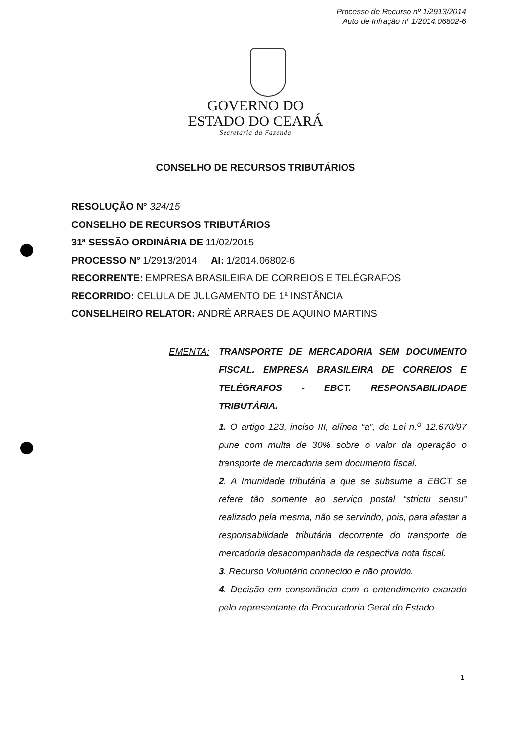Processo de Recurso nº 1/2913/2014
Auto de Infração nº 1/2014.06802-6
GOVERNO DO
ESTADO DO CEARÁ
Secretaria da Fazenda
CONSELHO DE RECURSOS TRIBUTÁRIOS
RESOLUÇÃO N° 324/15
CONSELHO DE RECURSOS TRIBUTÁRIOS
31ª SESSÃO ORDINÁRIA DE 11/02/2015
PROCESSO N° 1/2913/2014 AI: 1/2014.06802-6
RECORRENTE: EMPRESA BRASILEIRA DE CORREIOS E TELÉGRAFOS
RECORRIDO: CELULA DE JULGAMENTO DE 1ª INSTÂNCIA
CONSELHEIRO RELATOR: ANDRÉ ARRAES DE AQUINO MARTINS
EMENTA: TRANSPORTE DE MERCADORIA SEM DOCUMENTO FISCAL. EMPRESA BRASILEIRA DE CORREIOS E TELÉGRAFOS - EBCT. RESPONSABILIDADE TRIBUTÁRIA.
1. O artigo 123, inciso III, alínea “a”, da Lei n.<sup>o</sup> 12.670/97 pune com multa de 30% sobre o valor da operação o transporte de mercadoria sem documento fiscal.
2. A Imunidade tributária a que se subsume a EBCT se refere tão somente ao serviço postal “strictu sensu” realizado pela mesma, não se servindo, pois, para afastar a responsabilidade tributária decorrente do transporte de mercadoria desacompanhada da respectiva nota fiscal.
3. Recurso Voluntário conhecido e não provido.
4. Decisão em consonância com o entendimento exarado pelo representante da Procuradoria Geral do Estado.
1